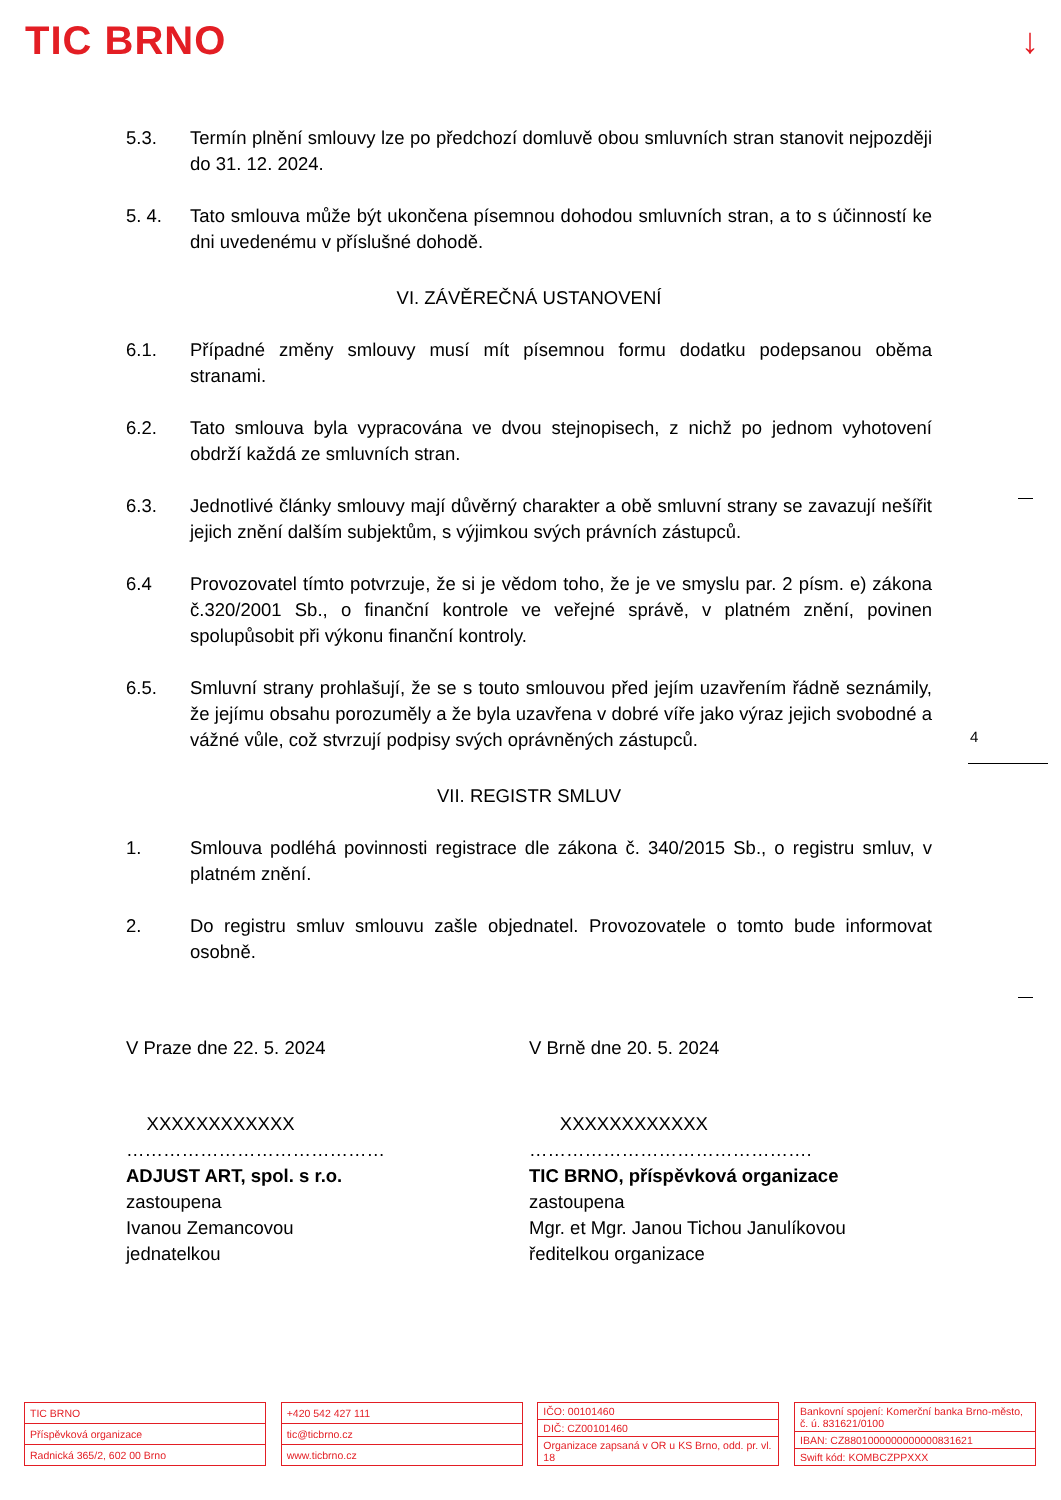TIC BRNO ↓
4
5.3. Termín plnění smlouvy lze po předchozí domluvě obou smluvních stran stanovit nejpozději do 31. 12. 2024.
5. 4. Tato smlouva může být ukončena písemnou dohodou smluvních stran, a to s účinností ke dni uvedenému v příslušné dohodě.
VI. ZÁVĚREČNÁ USTANOVENÍ
6.1. Případné změny smlouvy musí mít písemnou formu dodatku podepsanou oběma stranami.
6.2. Tato smlouva byla vypracována ve dvou stejnopisech, z nichž po jednom vyhotovení obdrží každá ze smluvních stran.
6.3. Jednotlivé články smlouvy mají důvěrný charakter a obě smluvní strany se zavazují nešířit jejich znění dalším subjektům, s výjimkou svých právních zástupců.
6.4 Provozovatel tímto potvrzuje, že si je vědom toho, že je ve smyslu par. 2 písm. e) zákona č.320/2001 Sb., o finanční kontrole ve veřejné správě, v platném znění, povinen spolupůsobit při výkonu finanční kontroly.
6.5. Smluvní strany prohlašují, že se s touto smlouvou před jejím uzavřením řádně seznámily, že jejímu obsahu porozuměly a že byla uzavřena v dobré víře jako výraz jejich svobodné a vážné vůle, což stvrzují podpisy svých oprávněných zástupců.
VII. REGISTR SMLUV
1. Smlouva podléhá povinnosti registrace dle zákona č. 340/2015 Sb., o registru smluv, v platném znění.
2. Do registru smluv smlouvu zašle objednatel. Provozovatele o tomto bude informovat osobně.
V Praze dne 22. 5. 2024 V Brně dne 20. 5. 2024
XXXXXXXXXXXX
……………………………………
ADJUST ART, spol. s r.o.
zastoupena
Ivanou Zemancovou
jednatelkou
XXXXXXXXXXXX
……………………………………….
TIC BRNO, příspěvková organizace
zastoupena
Mgr. et Mgr. Janou Tichou Janulíkovou
ředitelkou organizace
| TIC BRNO |
| Příspěvková organizace |
| Radnická 365/2, 602 00 Brno |
| +420 542 427 111 |
| tic@ticbrno.cz |
| www.ticbrno.cz |
| IČO: 00101460 |
| DIČ: CZ00101460 |
| Organizace zapsaná v OR u KS Brno, odd. pr. vl. 18 |
| Bankovní spojení: Komerční banka Brno-město, č. ú. 831621/0100 |
| IBAN: CZ8801000000000000831621 |
| Swift kód: KOMBCZPPXXX |